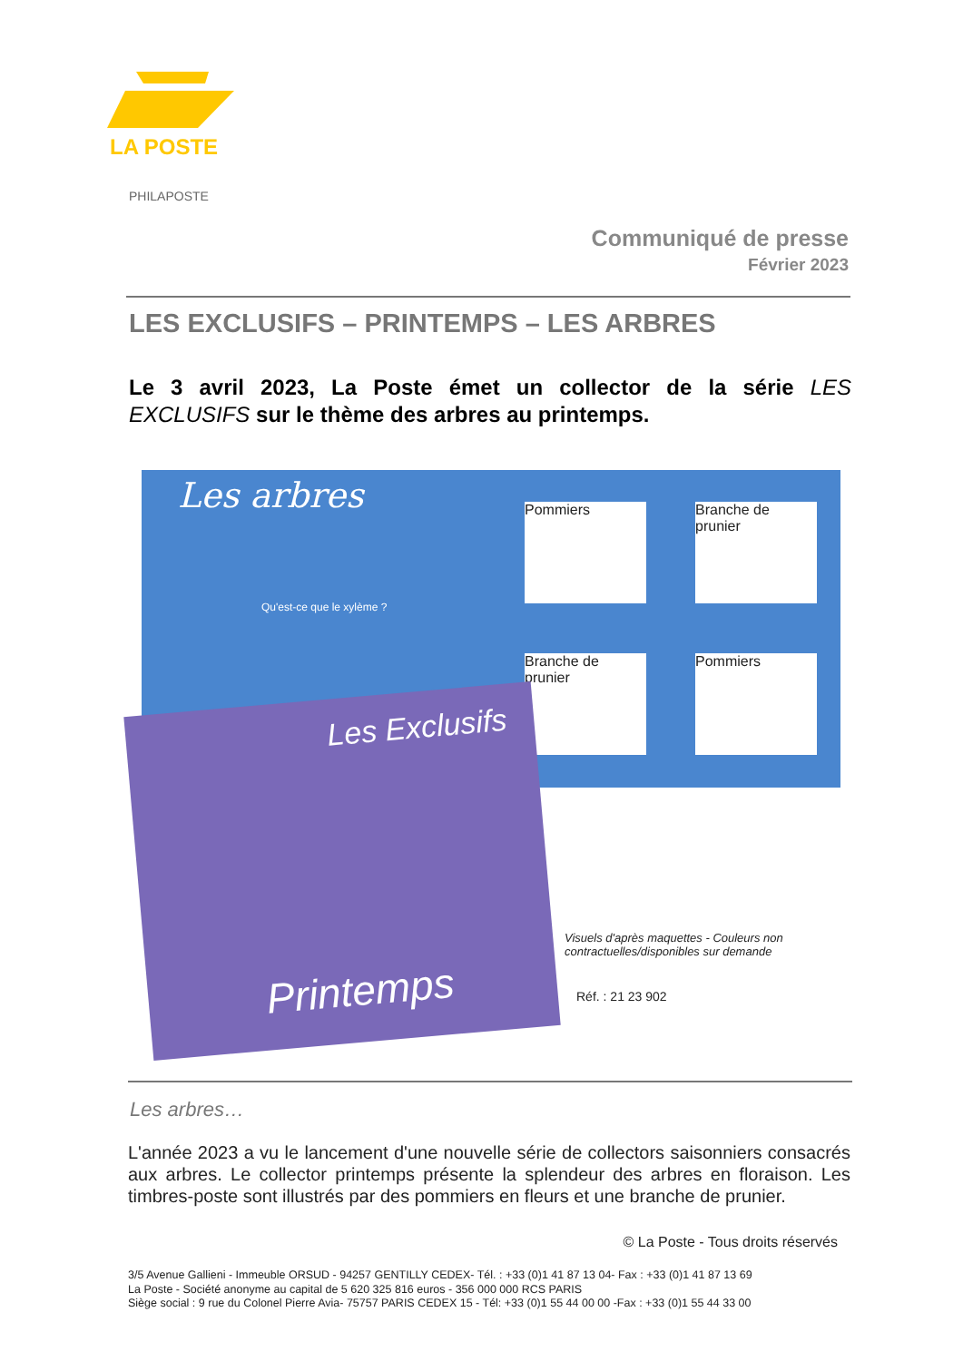LA POSTE
PHILAPOSTE
Communiqué de presse
Février 2023
LES EXCLUSIFS – PRINTEMPS – LES ARBRES
Le 3 avril 2023, La Poste émet un collector de la série LES EXCLUSIFS sur le thème des arbres au printemps.
Les arbres
Qu'est-ce que le xylème ?
Pommiers
Branche de prunier
Branche de prunier
Pommiers
Les Exclusifs
Printemps
Visuels d'après maquettes - Couleurs non
contractuelles/disponibles sur demande
Réf. : 21 23 902
Les arbres…
L'année 2023 a vu le lancement d'une nouvelle série de collectors saisonniers consacrés aux arbres. Le collector printemps présente la splendeur des arbres en floraison. Les timbres-poste sont illustrés par des pommiers en fleurs et une branche de prunier.
© La Poste - Tous droits réservés
3/5 Avenue Gallieni - Immeuble ORSUD - 94257 GENTILLY CEDEX- Tél. : +33 (0)1 41 87 13 04- Fax : +33 (0)1 41 87 13 69
La Poste - Société anonyme au capital de 5 620 325 816 euros - 356 000 000 RCS PARIS
Siège social : 9 rue du Colonel Pierre Avia- 75757 PARIS CEDEX 15 - Tél: +33 (0)1 55 44 00 00 -Fax : +33 (0)1 55 44 33 00